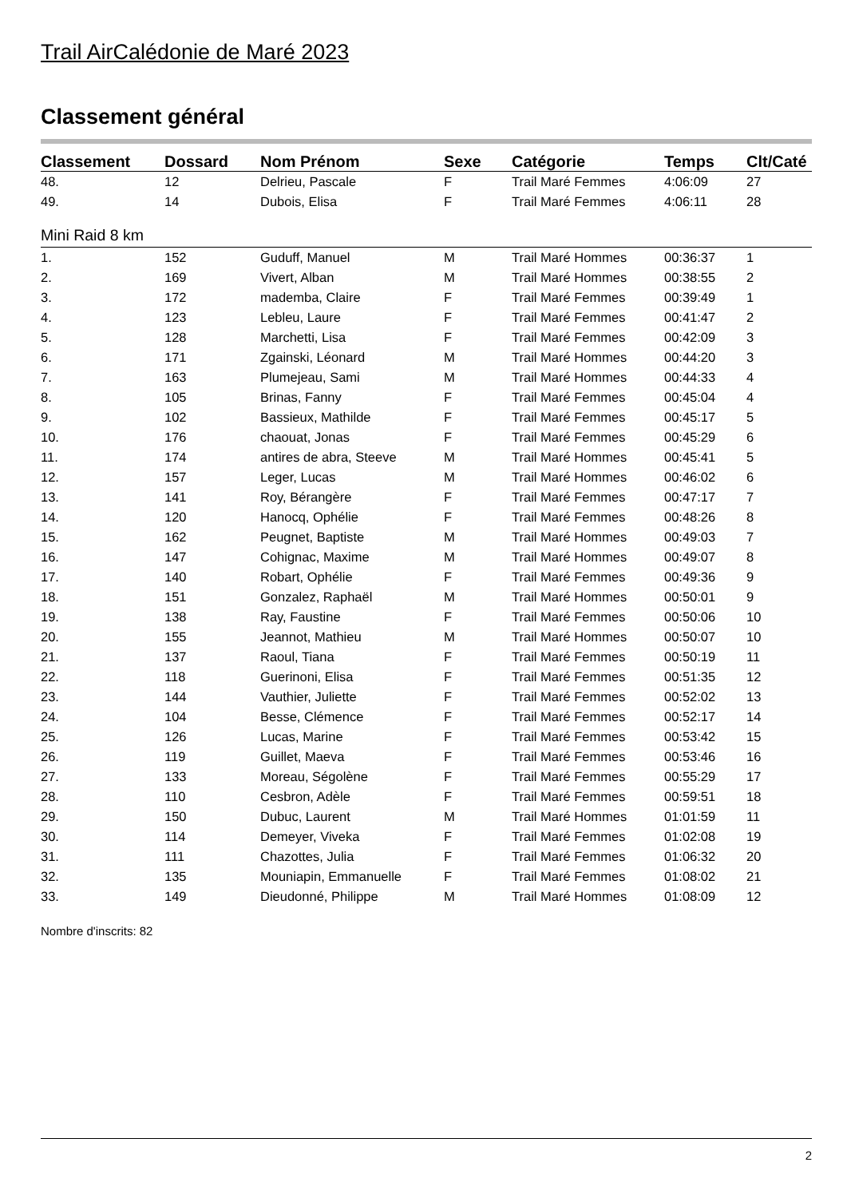Trail AirCalédonie de Maré 2023
Classement général
| Classement | Dossard | Nom Prénom | Sexe | Catégorie | Temps | Clt/Caté |
| --- | --- | --- | --- | --- | --- | --- |
| 48. | 12 | Delrieu, Pascale | F | Trail Maré Femmes | 4:06:09 | 27 |
| 49. | 14 | Dubois, Elisa | F | Trail Maré Femmes | 4:06:11 | 28 |
| Mini Raid 8 km | | | | | | |
| 1. | 152 | Guduff, Manuel | M | Trail Maré Hommes | 00:36:37 | 1 |
| 2. | 169 | Vivert, Alban | M | Trail Maré Hommes | 00:38:55 | 2 |
| 3. | 172 | mademba, Claire | F | Trail Maré Femmes | 00:39:49 | 1 |
| 4. | 123 | Lebleu, Laure | F | Trail Maré Femmes | 00:41:47 | 2 |
| 5. | 128 | Marchetti, Lisa | F | Trail Maré Femmes | 00:42:09 | 3 |
| 6. | 171 | Zgainski, Léonard | M | Trail Maré Hommes | 00:44:20 | 3 |
| 7. | 163 | Plumejeau, Sami | M | Trail Maré Hommes | 00:44:33 | 4 |
| 8. | 105 | Brinas, Fanny | F | Trail Maré Femmes | 00:45:04 | 4 |
| 9. | 102 | Bassieux, Mathilde | F | Trail Maré Femmes | 00:45:17 | 5 |
| 10. | 176 | chaouat, Jonas | F | Trail Maré Femmes | 00:45:29 | 6 |
| 11. | 174 | antires de abra, Steeve | M | Trail Maré Hommes | 00:45:41 | 5 |
| 12. | 157 | Leger, Lucas | M | Trail Maré Hommes | 00:46:02 | 6 |
| 13. | 141 | Roy, Bérangère | F | Trail Maré Femmes | 00:47:17 | 7 |
| 14. | 120 | Hanocq, Ophélie | F | Trail Maré Femmes | 00:48:26 | 8 |
| 15. | 162 | Peugnet, Baptiste | M | Trail Maré Hommes | 00:49:03 | 7 |
| 16. | 147 | Cohignac, Maxime | M | Trail Maré Hommes | 00:49:07 | 8 |
| 17. | 140 | Robart, Ophélie | F | Trail Maré Femmes | 00:49:36 | 9 |
| 18. | 151 | Gonzalez, Raphaël | M | Trail Maré Hommes | 00:50:01 | 9 |
| 19. | 138 | Ray, Faustine | F | Trail Maré Femmes | 00:50:06 | 10 |
| 20. | 155 | Jeannot, Mathieu | M | Trail Maré Hommes | 00:50:07 | 10 |
| 21. | 137 | Raoul, Tiana | F | Trail Maré Femmes | 00:50:19 | 11 |
| 22. | 118 | Guerinoni, Elisa | F | Trail Maré Femmes | 00:51:35 | 12 |
| 23. | 144 | Vauthier, Juliette | F | Trail Maré Femmes | 00:52:02 | 13 |
| 24. | 104 | Besse, Clémence | F | Trail Maré Femmes | 00:52:17 | 14 |
| 25. | 126 | Lucas, Marine | F | Trail Maré Femmes | 00:53:42 | 15 |
| 26. | 119 | Guillet, Maeva | F | Trail Maré Femmes | 00:53:46 | 16 |
| 27. | 133 | Moreau, Ségolène | F | Trail Maré Femmes | 00:55:29 | 17 |
| 28. | 110 | Cesbron, Adèle | F | Trail Maré Femmes | 00:59:51 | 18 |
| 29. | 150 | Dubuc, Laurent | M | Trail Maré Hommes | 01:01:59 | 11 |
| 30. | 114 | Demeyer, Viveka | F | Trail Maré Femmes | 01:02:08 | 19 |
| 31. | 111 | Chazottes, Julia | F | Trail Maré Femmes | 01:06:32 | 20 |
| 32. | 135 | Mouniapin, Emmanuelle | F | Trail Maré Femmes | 01:08:02 | 21 |
| 33. | 149 | Dieudonné, Philippe | M | Trail Maré Hommes | 01:08:09 | 12 |
Nombre d'inscrits: 82
2